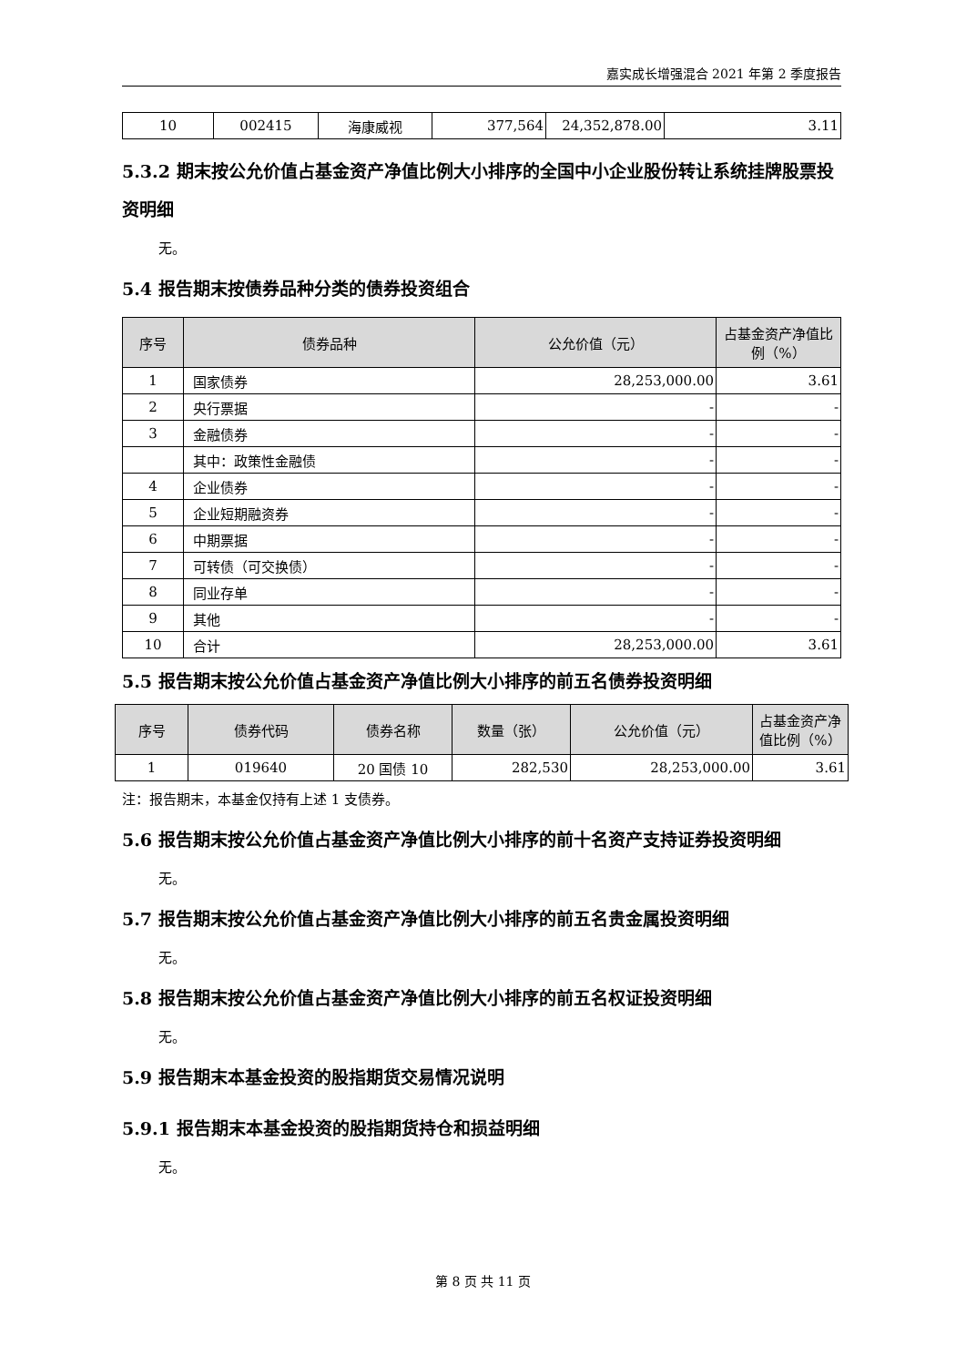嘉实成长增强混合 2021 年第 2 季度报告
| 10 | 002415 | 海康威视 | 377,564 | 24,352,878.00 | 3.11 |
5.3.2 期末按公允价值占基金资产净值比例大小排序的全国中小企业股份转让系统挂牌股票投资明细
无。
5.4 报告期末按债券品种分类的债券投资组合
| 序号 | 债券品种 | 公允价值（元） | 占基金资产净值比例（%） |
| --- | --- | --- | --- |
| 1 | 国家债券 | 28,253,000.00 | 3.61 |
| 2 | 央行票据 | - | - |
| 3 | 金融债券 | - | - |
| | 其中：政策性金融债 | - | - |
| 4 | 企业债券 | - | - |
| 5 | 企业短期融资券 | - | - |
| 6 | 中期票据 | - | - |
| 7 | 可转债（可交换债） | - | - |
| 8 | 同业存单 | - | - |
| 9 | 其他 | - | - |
| 10 | 合计 | 28,253,000.00 | 3.61 |
5.5 报告期末按公允价值占基金资产净值比例大小排序的前五名债券投资明细
| 序号 | 债券代码 | 债券名称 | 数量（张） | 公允价值（元） | 占基金资产净值比例（%） |
| --- | --- | --- | --- | --- | --- |
| 1 | 019640 | 20 国债 10 | 282,530 | 28,253,000.00 | 3.61 |
注：报告期末，本基金仅持有上述 1 支债券。
5.6 报告期末按公允价值占基金资产净值比例大小排序的前十名资产支持证券投资明细
无。
5.7 报告期末按公允价值占基金资产净值比例大小排序的前五名贵金属投资明细
无。
5.8 报告期末按公允价值占基金资产净值比例大小排序的前五名权证投资明细
无。
5.9 报告期末本基金投资的股指期货交易情况说明
5.9.1 报告期末本基金投资的股指期货持仓和损益明细
无。
第 8 页 共 11 页